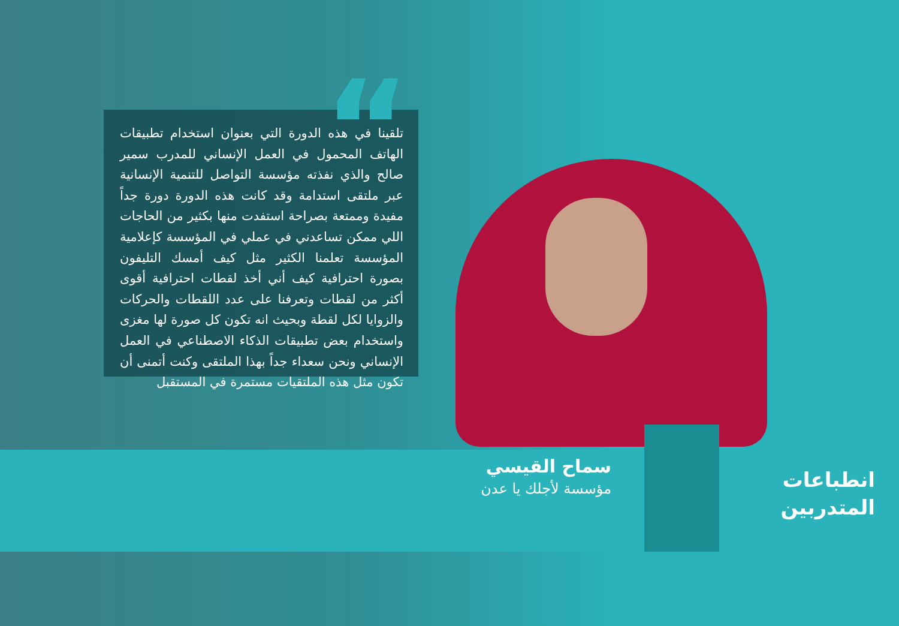“
تلقينا في هذه الدورة التي بعنوان استخدام تطبيقات الهاتف المحمول في العمل الإنساني للمدرب سمير صالح والذي نفذته مؤسسة التواصل للتنمية الإنسانية عبر ملتقى استدامة وقد كانت هذه الدورة دورة جداً مفيدة وممتعة بصراحة استفدت منها بكثير من الحاجات اللي ممكن تساعدني في عملي في المؤسسة كإعلامية المؤسسة تعلمنا الكثير مثل كيف أمسك التليفون بصورة احترافية كيف أني أخذ لقطات احترافية أقوى أكثر من لقطات وتعرفنا على عدد اللقطات والحركات والزوايا لكل لقطة وبحيث انه تكون كل صورة لها مغزى واستخدام بعض تطبيقات الذكاء الاصطناعي في العمل الإنساني ونحن سعداء جداً بهذا الملتقى وكنت أتمنى أن تكون مثل هذه الملتقيات مستمرة في المستقبل
سماح القيسي
مؤسسة لأجلك يا عدن
انطباعات
المتدربين